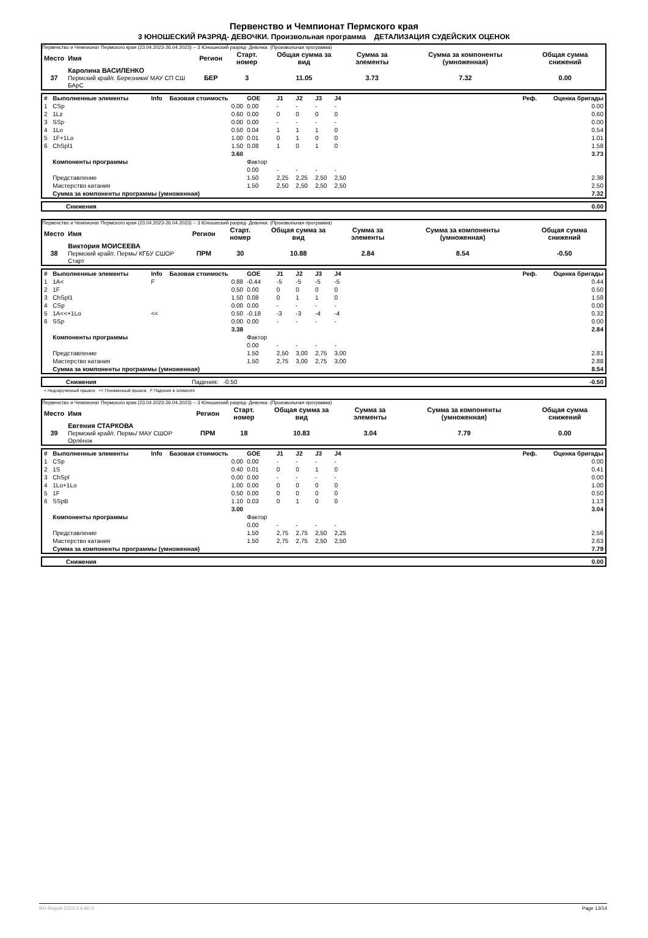Первенство и Чемпионат Пермского края
3 ЮНОШЕСКИЙ РАЗРЯД- ДЕВОЧКИ. Произвольная программа ДЕТАЛИЗАЦИЯ СУДЕЙСКИХ ОЦЕНОК
Первенство и Чемпионат Пермского края (23.04.2023-26.04.2023) -- 3 Юношеский разряд- Девочки. (Произвольная программа)
| Место | Имя | Регион | Старт. номер | Общая сумма за вид | Сумма за элементы | Сумма за компоненты (умноженная) | Общая сумма снижений |
| --- | --- | --- | --- | --- | --- | --- | --- |
| 37 | Каролина ВАСИЛЕНКО Пермский край/г. Березники/ МАУ СП СШ БАрС | БЕР | 3 | 11.05 | 3.73 | 7.32 | 0.00 |
| # | Выполненные элементы | Info | Базовая стоимость | GOE | J1 | J2 | J3 | J4 | Реф. | Оценка бригады |
| 1 | CSp | | 0.00 | 0.00 | - | - | - | - | | 0.00 |
| 2 | 1Lz | | 0.60 | 0.00 | 0 | 0 | 0 | 0 | | 0.60 |
| 3 | SSp | | 0.00 | 0.00 | - | - | - | - | | 0.00 |
| 4 | 1Lo | | 0.50 | 0.04 | 1 | 1 | 1 | 0 | | 0.54 |
| 5 | 1F+1Lo | | 1.00 | 0.01 | 0 | 1 | 0 | 0 | | 1.01 |
| 6 | ChSpl1 | | 1.50 | 0.08 | 1 | 0 | 1 | 0 | | 1.58 |
| | | | 3.60 | | | | | | | 3.73 |
| | Компоненты программы | | | Фактор | | | | | | |
| | | | | 0.00 | - | - | - | - | | |
| | Представление | | | 1.50 | 2,25 | 2,25 | 2,50 | 2,50 | | 2.38 |
| | Мастерство катания | | | 1.50 | 2,50 | 2,50 | 2,50 | 2,50 | | 2.50 |
| | Сумма за компоненты программы (умноженная) | | | | | | | | | 7.32 |
| | Снижения | 0.00 |
Первенство и Чемпионат Пермского края (23.04.2023-26.04.2023) -- 3 Юношеский разряд- Девочки. (Произвольная программа)
| Место | Имя | Регион | Старт. номер | Общая сумма за вид | Сумма за элементы | Сумма за компоненты (умноженная) | Общая сумма снижений |
| --- | --- | --- | --- | --- | --- | --- | --- |
| 38 | Виктория МОИСЕЕВА Пермский край/г. Пермь/ КГБУ СШОР Старт | ПРМ | 30 | 10.88 | 2.84 | 8.54 | -0.50 |
| # | Выполненные элементы | Info | Базовая стоимость | GOE | J1 | J2 | J3 | J4 | Реф. | Оценка бригады |
| 1 | 1A< | F | 0.88 | -0.44 | -5 | -5 | -5 | -5 | | 0.44 |
| 2 | 1F | | 0.50 | 0.00 | 0 | 0 | 0 | 0 | | 0.50 |
| 3 | ChSpl1 | | 1.50 | 0.08 | 0 | 1 | 1 | 0 | | 1.58 |
| 4 | CSp | | 0.00 | 0.00 | - | - | - | - | | 0.00 |
| 5 | 1A<<+1Lo | << | 0.50 | -0.18 | -3 | -3 | -4 | -4 | | 0.32 |
| 6 | SSp | | 0.00 | 0.00 | - | - | - | - | | 0.00 |
| | | | 3.38 | | | | | | | 2.84 |
| | Компоненты программы | | | Фактор | | | | | | |
| | | | | 0.00 | - | - | - | - | | |
| | Представление | | | 1.50 | 2,50 | 3,00 | 2,75 | 3,00 | | 2.81 |
| | Мастерство катания | | | 1.50 | 2,75 | 3,00 | 2,75 | 3,00 | | 2.88 |
| | Сумма за компоненты программы (умноженная) | | | | | | | | | 8.54 |
| | Снижения | Падения: -0.50 | -0.50 |
< Недокрученный прыжок << Пониженный прыжок F Падение в элементе
Первенство и Чемпионат Пермского края (23.04.2023-26.04.2023) -- 3 Юношеский разряд- Девочки. (Произвольная программа)
| Место | Имя | Регион | Старт. номер | Общая сумма за вид | Сумма за элементы | Сумма за компоненты (умноженная) | Общая сумма снижений |
| --- | --- | --- | --- | --- | --- | --- | --- |
| 39 | Евгения СТАРКОВА Пермский край/г. Пермь/ МАУ СШОР Орлёнок | ПРМ | 18 | 10.83 | 3.04 | 7.79 | 0.00 |
| # | Выполненные элементы | Info | Базовая стоимость | GOE | J1 | J2 | J3 | J4 | Реф. | Оценка бригады |
| 1 | CSp | | 0.00 | 0.00 | - | - | - | - | | 0.00 |
| 2 | 1S | | 0.40 | 0.01 | 0 | 0 | 1 | 0 | | 0.41 |
| 3 | ChSpl | | 0.00 | 0.00 | - | - | - | - | | 0.00 |
| 4 | 1Lo+1Lo | | 1.00 | 0.00 | 0 | 0 | 0 | 0 | | 1.00 |
| 5 | 1F | | 0.50 | 0.00 | 0 | 0 | 0 | 0 | | 0.50 |
| 6 | SSpB | | 1.10 | 0.03 | 0 | 1 | 0 | 0 | | 1.13 |
| | | | 3.00 | | | | | | | 3.04 |
| | Компоненты программы | | | Фактор | | | | | | |
| | | | | 0.00 | - | - | - | - | | |
| | Представление | | | 1.50 | 2,75 | 2,75 | 2,50 | 2,25 | | 2.56 |
| | Мастерство катания | | | 1.50 | 2,75 | 2,75 | 2,50 | 2,50 | | 2.63 |
| | Сумма за компоненты программы (умноженная) | | | | | | | | | 7.79 |
| | Снижения | 0.00 |
RU-Report 2223.0.6 A0.0 Page 13/14